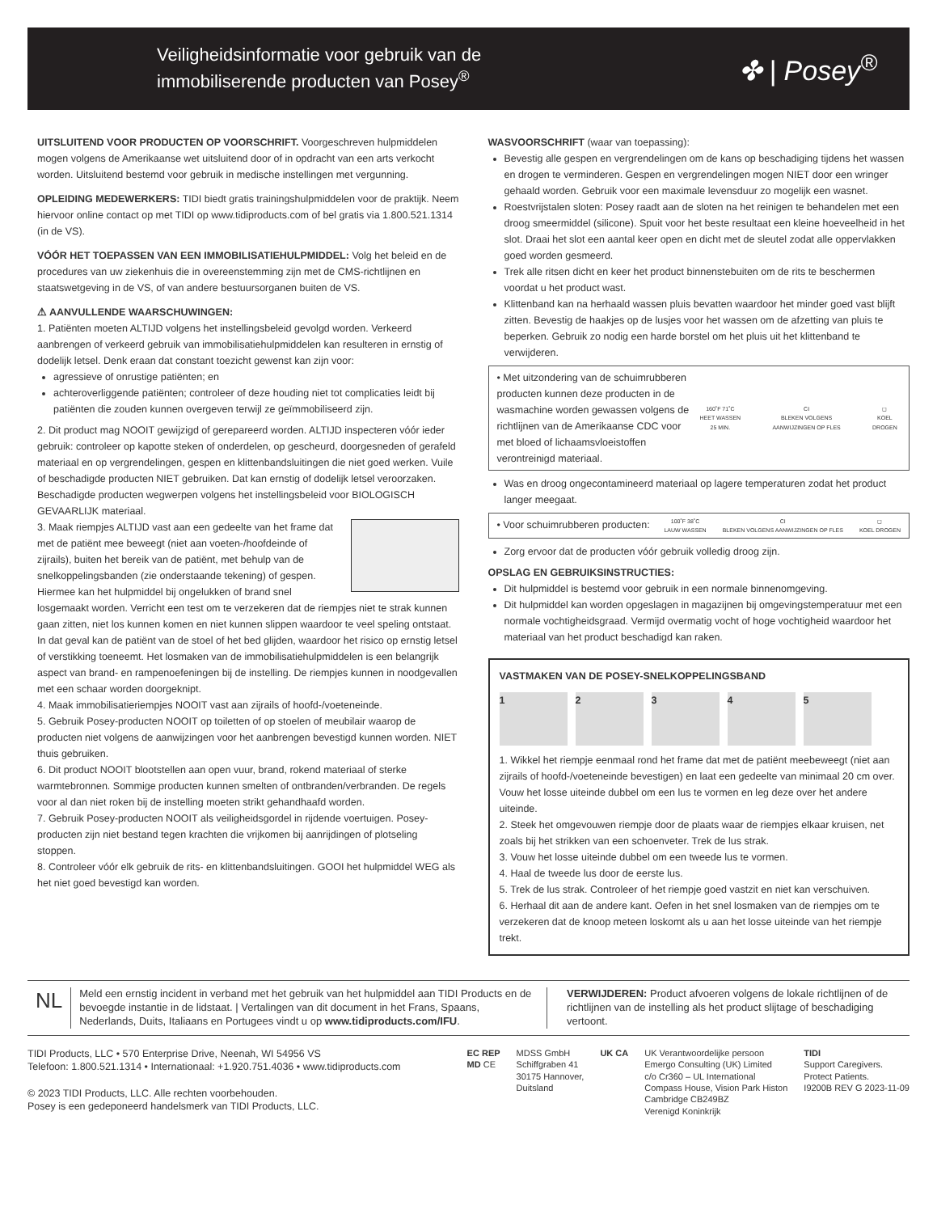Veiligheidsinformatie voor gebruik van de
immobiliserende producten van Posey<sup>®</sup>
✤ | Posey<sup>®</sup>
UITSLUITEND VOOR PRODUCTEN OP VOORSCHRIFT. Voorgeschreven hulpmiddelen mogen volgens de Amerikaanse wet uitsluitend door of in opdracht van een arts verkocht worden. Uitsluitend bestemd voor gebruik in medische instellingen met vergunning.
OPLEIDING MEDEWERKERS: TIDI biedt gratis trainingshulpmiddelen voor de praktijk. Neem hiervoor online contact op met TIDI op www.tidiproducts.com of bel gratis via 1.800.521.1314 (in de VS).
VÓÓR HET TOEPASSEN VAN EEN IMMOBILISATIEHULPMIDDEL: Volg het beleid en de procedures van uw ziekenhuis die in overeenstemming zijn met de CMS-richtlijnen en staatswetgeving in de VS, of van andere bestuursorganen buiten de VS.
⚠ AANVULLENDE WAARSCHUWINGEN:
1. Patiënten moeten ALTIJD volgens het instellingsbeleid gevolgd worden. Verkeerd aanbrengen of verkeerd gebruik van immobilisatiehulpmiddelen kan resulteren in ernstig of dodelijk letsel. Denk eraan dat constant toezicht gewenst kan zijn voor:
agressieve of onrustige patiënten; en
achteroverliggende patiënten; controleer of deze houding niet tot complicaties leidt bij patiënten die zouden kunnen overgeven terwijl ze geïmmobiliseerd zijn.
2. Dit product mag NOOIT gewijzigd of gerepareerd worden. ALTIJD inspecteren vóór ieder gebruik: controleer op kapotte steken of onderdelen, op gescheurd, doorgesneden of gerafeld materiaal en op vergrendelingen, gespen en klittenbandsluitingen die niet goed werken. Vuile of beschadigde producten NIET gebruiken. Dat kan ernstig of dodelijk letsel veroorzaken. Beschadigde producten wegwerpen volgens het instellingsbeleid voor BIOLOGISCH GEVAARLIJK materiaal.
3. Maak riempjes ALTIJD vast aan een gedeelte van het frame dat met de patiënt mee beweegt (niet aan voeten-/hoofdeinde of zijrails), buiten het bereik van de patiënt, met behulp van de snelkoppelingsbanden (zie onderstaande tekening) of gespen. Hiermee kan het hulpmiddel bij ongelukken of brand snel losgemaakt worden. Verricht een test om te verzekeren dat de riempjes niet te strak kunnen gaan zitten, niet los kunnen komen en niet kunnen slippen waardoor te veel speling ontstaat. In dat geval kan de patiënt van de stoel of het bed glijden, waardoor het risico op ernstig letsel of verstikking toeneemt. Het losmaken van de immobilisatiehulpmiddelen is een belangrijk aspect van brand- en rampenoefeningen bij de instelling. De riempjes kunnen in noodgevallen met een schaar worden doorgeknipt.
4. Maak immobilisatieriempjes NOOIT vast aan zijrails of hoofd-/voeteneinde.
5. Gebruik Posey-producten NOOIT op toiletten of op stoelen of meubilair waarop de producten niet volgens de aanwijzingen voor het aanbrengen bevestigd kunnen worden. NIET thuis gebruiken.
6. Dit product NOOIT blootstellen aan open vuur, brand, rokend materiaal of sterke warmtebronnen. Sommige producten kunnen smelten of ontbranden/verbranden. De regels voor al dan niet roken bij de instelling moeten strikt gehandhaafd worden.
7. Gebruik Posey-producten NOOIT als veiligheidsgordel in rijdende voertuigen. Posey-producten zijn niet bestand tegen krachten die vrijkomen bij aanrijdingen of plotseling stoppen.
8. Controleer vóór elk gebruik de rits- en klittenbandsluitingen. GOOI het hulpmiddel WEG als het niet goed bevestigd kan worden.
WASVOORSCHRIFT (waar van toepassing):
Bevestig alle gespen en vergrendelingen om de kans op beschadiging tijdens het wassen en drogen te verminderen. Gespen en vergrendelingen mogen NIET door een wringer gehaald worden. Gebruik voor een maximale levensduur zo mogelijk een wasnet.
Roestvrijstalen sloten: Posey raadt aan de sloten na het reinigen te behandelen met een droog smeermiddel (silicone). Spuit voor het beste resultaat een kleine hoeveelheid in het slot. Draai het slot een aantal keer open en dicht met de sleutel zodat alle oppervlakken goed worden gesmeerd.
Trek alle ritsen dicht en keer het product binnenstebuiten om de rits te beschermen voordat u het product wast.
Klittenband kan na herhaald wassen pluis bevatten waardoor het minder goed vast blijft zitten. Bevestig de haakjes op de lusjes voor het wassen om de afzetting van pluis te beperken. Gebruik zo nodig een harde borstel om het pluis uit het klittenband te verwijderen.
• Met uitzondering van de schuimrubberen producten kunnen deze producten in de wasmachine worden gewassen volgens de richtlijnen van de Amerikaanse CDC voor met bloed of lichaamsvloeistoffen verontreinigd materiaal.
160˚F 71˚C
HEET WASSEN 25 MIN. CI
BLEKEN VOLGENS AANWIJZINGEN OP FLES ◻
KOEL DROGEN
Was en droog ongecontamineerd materiaal op lagere temperaturen zodat het product langer meegaat.
• Voor schuimrubberen producten:
100˚F 38˚C
LAUW WASSEN CI
BLEKEN VOLGENS AANWIJZINGEN OP FLES ◻
KOEL DROGEN
Zorg ervoor dat de producten vóór gebruik volledig droog zijn.
OPSLAG EN GEBRUIKSINSTRUCTIES:
Dit hulpmiddel is bestemd voor gebruik in een normale binnenomgeving.
Dit hulpmiddel kan worden opgeslagen in magazijnen bij omgevingstemperatuur met een normale vochtigheidsgraad. Vermijd overmatig vocht of hoge vochtigheid waardoor het materiaal van het product beschadigd kan raken.
VASTMAKEN VAN DE POSEY-SNELKOPPELINGSBAND
1 2 3 4 5
1. Wikkel het riempje eenmaal rond het frame dat met de patiënt meebeweegt (niet aan zijrails of hoofd-/voeteneinde bevestigen) en laat een gedeelte van minimaal 20 cm over. Vouw het losse uiteinde dubbel om een lus te vormen en leg deze over het andere uiteinde.
2. Steek het omgevouwen riempje door de plaats waar de riempjes elkaar kruisen, net zoals bij het strikken van een schoenveter. Trek de lus strak.
3. Vouw het losse uiteinde dubbel om een tweede lus te vormen.
4. Haal de tweede lus door de eerste lus.
5. Trek de lus strak. Controleer of het riempje goed vastzit en niet kan verschuiven.
6. Herhaal dit aan de andere kant. Oefen in het snel losmaken van de riempjes om te verzekeren dat de knoop meteen loskomt als u aan het losse uiteinde van het riempje trekt.
NL
Meld een ernstig incident in verband met het gebruik van het hulpmiddel aan TIDI Products en de bevoegde instantie in de lidstaat. | Vertalingen van dit document in het Frans, Spaans, Nederlands, Duits, Italiaans en Portugees vindt u op www.tidiproducts.com/IFU.
VERWIJDEREN: Product afvoeren volgens de lokale richtlijnen of de richtlijnen van de instelling als het product slijtage of beschadiging vertoont.
TIDI Products, LLC • 570 Enterprise Drive, Neenah, WI 54956 VS
Telefoon: 1.800.521.1314 • Internationaal: +1.920.751.4036 • www.tidiproducts.com
© 2023 TIDI Products, LLC. Alle rechten voorbehouden.
Posey is een gedeponeerd handelsmerk van TIDI Products, LLC.
EC REP
MD CE
MDSS GmbH
Schiffgraben 41
30175 Hannover,
Duitsland
UK CA UK Verantwoordelijke persoon
Emergo Consulting (UK) Limited
c/o Cr360 – UL International
Compass House, Vision Park Histon
Cambridge CB249BZ
Verenigd Koninkrijk
TIDI
Support Caregivers.
Protect Patients.
I9200B REV G 2023-11-09